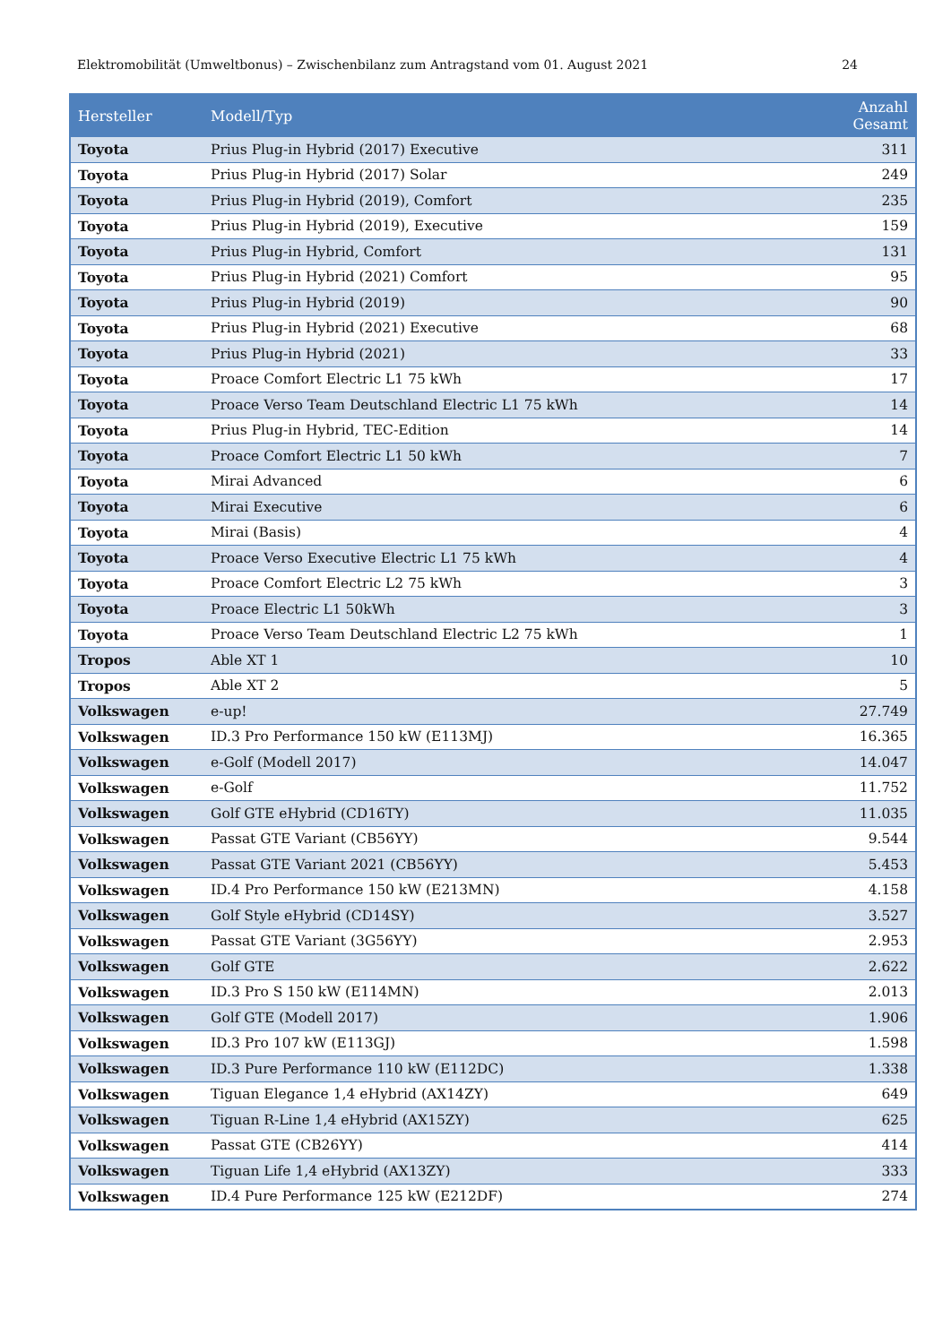Elektromobilität (Umweltbonus) – Zwischenbilanz zum Antragstand vom 01. August 2021 24
| Hersteller | Modell/Typ | Anzahl Gesamt |
| --- | --- | --- |
| Toyota | Prius Plug-in Hybrid (2017) Executive | 311 |
| Toyota | Prius Plug-in Hybrid (2017) Solar | 249 |
| Toyota | Prius Plug-in Hybrid (2019), Comfort | 235 |
| Toyota | Prius Plug-in Hybrid (2019), Executive | 159 |
| Toyota | Prius Plug-in Hybrid, Comfort | 131 |
| Toyota | Prius Plug-in Hybrid (2021) Comfort | 95 |
| Toyota | Prius Plug-in Hybrid (2019) | 90 |
| Toyota | Prius Plug-in Hybrid (2021) Executive | 68 |
| Toyota | Prius Plug-in Hybrid (2021) | 33 |
| Toyota | Proace Comfort Electric L1 75 kWh | 17 |
| Toyota | Proace Verso Team Deutschland Electric L1 75 kWh | 14 |
| Toyota | Prius Plug-in Hybrid, TEC-Edition | 14 |
| Toyota | Proace Comfort Electric L1 50 kWh | 7 |
| Toyota | Mirai Advanced | 6 |
| Toyota | Mirai Executive | 6 |
| Toyota | Mirai (Basis) | 4 |
| Toyota | Proace Verso Executive Electric L1 75 kWh | 4 |
| Toyota | Proace Comfort Electric L2 75 kWh | 3 |
| Toyota | Proace Electric L1 50kWh | 3 |
| Toyota | Proace Verso Team Deutschland Electric L2 75 kWh | 1 |
| Tropos | Able XT 1 | 10 |
| Tropos | Able XT 2 | 5 |
| Volkswagen | e-up! | 27.749 |
| Volkswagen | ID.3 Pro Performance 150 kW (E113MJ) | 16.365 |
| Volkswagen | e-Golf (Modell 2017) | 14.047 |
| Volkswagen | e-Golf | 11.752 |
| Volkswagen | Golf GTE eHybrid (CD16TY) | 11.035 |
| Volkswagen | Passat GTE Variant (CB56YY) | 9.544 |
| Volkswagen | Passat GTE Variant 2021 (CB56YY) | 5.453 |
| Volkswagen | ID.4 Pro Performance 150 kW (E213MN) | 4.158 |
| Volkswagen | Golf Style eHybrid (CD14SY) | 3.527 |
| Volkswagen | Passat GTE Variant (3G56YY) | 2.953 |
| Volkswagen | Golf GTE | 2.622 |
| Volkswagen | ID.3 Pro S 150 kW (E114MN) | 2.013 |
| Volkswagen | Golf GTE (Modell 2017) | 1.906 |
| Volkswagen | ID.3 Pro 107 kW (E113GJ) | 1.598 |
| Volkswagen | ID.3 Pure Performance 110 kW (E112DC) | 1.338 |
| Volkswagen | Tiguan Elegance 1,4 eHybrid (AX14ZY) | 649 |
| Volkswagen | Tiguan R-Line 1,4 eHybrid (AX15ZY) | 625 |
| Volkswagen | Passat GTE (CB26YY) | 414 |
| Volkswagen | Tiguan Life 1,4 eHybrid (AX13ZY) | 333 |
| Volkswagen | ID.4 Pure Performance 125 kW (E212DF) | 274 |